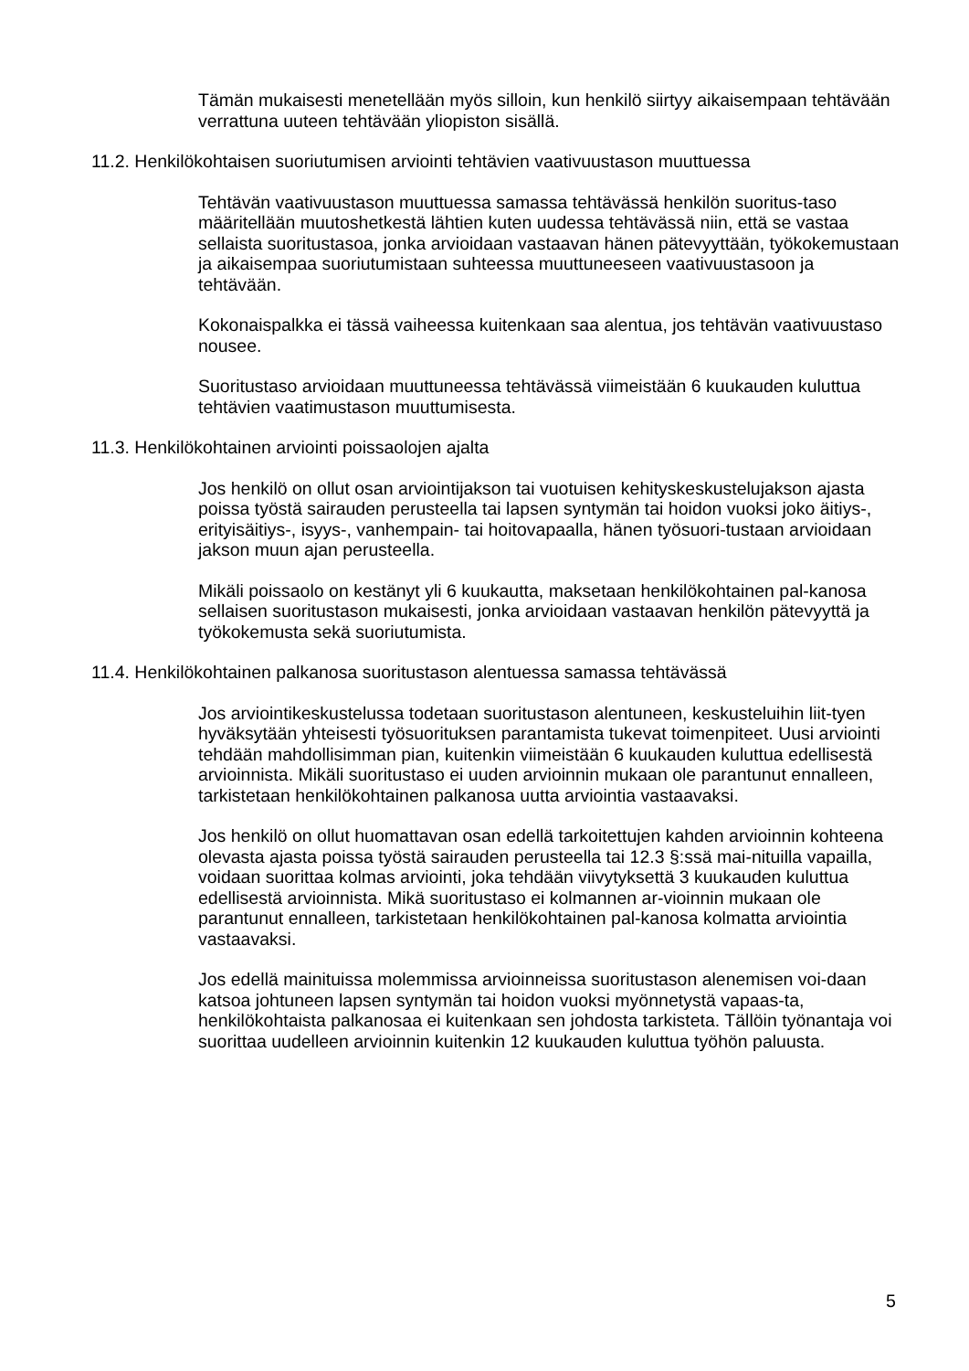Tämän mukaisesti menetellään myös silloin, kun henkilö siirtyy aikaisempaan tehtävään verrattuna uuteen tehtävään yliopiston sisällä.
11.2. Henkilökohtaisen suoriutumisen arviointi tehtävien vaativuustason muuttuessa
Tehtävän vaativuustason muuttuessa samassa tehtävässä henkilön suoritus-taso määritellään muutoshetkestä lähtien kuten uudessa tehtävässä niin, että se vastaa sellaista suoritustasoa, jonka arvioidaan vastaavan hänen pätevyyttään, työkokemustaan ja aikaisempaa suoriutumistaan suhteessa muuttuneeseen vaativuustasoon ja tehtävään.
Kokonaispalkka ei tässä vaiheessa kuitenkaan saa alentua, jos tehtävän vaativuustaso nousee.
Suoritustaso arvioidaan muuttuneessa tehtävässä viimeistään 6 kuukauden kuluttua tehtävien vaatimustason muuttumisesta.
11.3. Henkilökohtainen arviointi poissaolojen ajalta
Jos henkilö on ollut osan arviointijakson tai vuotuisen kehityskeskustelujakson ajasta poissa työstä sairauden perusteella tai lapsen syntymän tai hoidon vuoksi joko äitiys-, erityisäitiys-, isyys-, vanhempain- tai hoitovapaalla, hänen työsuori-tustaan arvioidaan jakson muun ajan perusteella.
Mikäli poissaolo on kestänyt yli 6 kuukautta, maksetaan henkilökohtainen pal-kanosa sellaisen suoritustason mukaisesti, jonka arvioidaan vastaavan henkilön pätevyyttä ja työkokemusta sekä suoriutumista.
11.4. Henkilökohtainen palkanosa suoritustason alentuessa samassa tehtävässä
Jos arviointikeskustelussa todetaan suoritustason alentuneen, keskusteluihin liit-tyen hyväksytään yhteisesti työsuorituksen parantamista tukevat toimenpiteet. Uusi arviointi tehdään mahdollisimman pian, kuitenkin viimeistään 6 kuukauden kuluttua edellisestä arvioinnista. Mikäli suoritustaso ei uuden arvioinnin mukaan ole parantunut ennalleen, tarkistetaan henkilökohtainen palkanosa uutta arviointia vastaavaksi.
Jos henkilö on ollut huomattavan osan edellä tarkoitettujen kahden arvioinnin kohteena olevasta ajasta poissa työstä sairauden perusteella tai 12.3 §:ssä mai-nituilla vapailla, voidaan suorittaa kolmas arviointi, joka tehdään viivytyksettä 3 kuukauden kuluttua edellisestä arvioinnista. Mikä suoritustaso ei kolmannen ar-vioinnin mukaan ole parantunut ennalleen, tarkistetaan henkilökohtainen pal-kanosa kolmatta arviointia vastaavaksi.
Jos edellä mainituissa molemmissa arvioinneissa suoritustason alenemisen voi-daan katsoa johtuneen lapsen syntymän tai hoidon vuoksi myönnetystä vapaas-ta, henkilökohtaista palkanosaa ei kuitenkaan sen johdosta tarkisteta. Tällöin työnantaja voi suorittaa uudelleen arvioinnin kuitenkin 12 kuukauden kuluttua työhön paluusta.
5